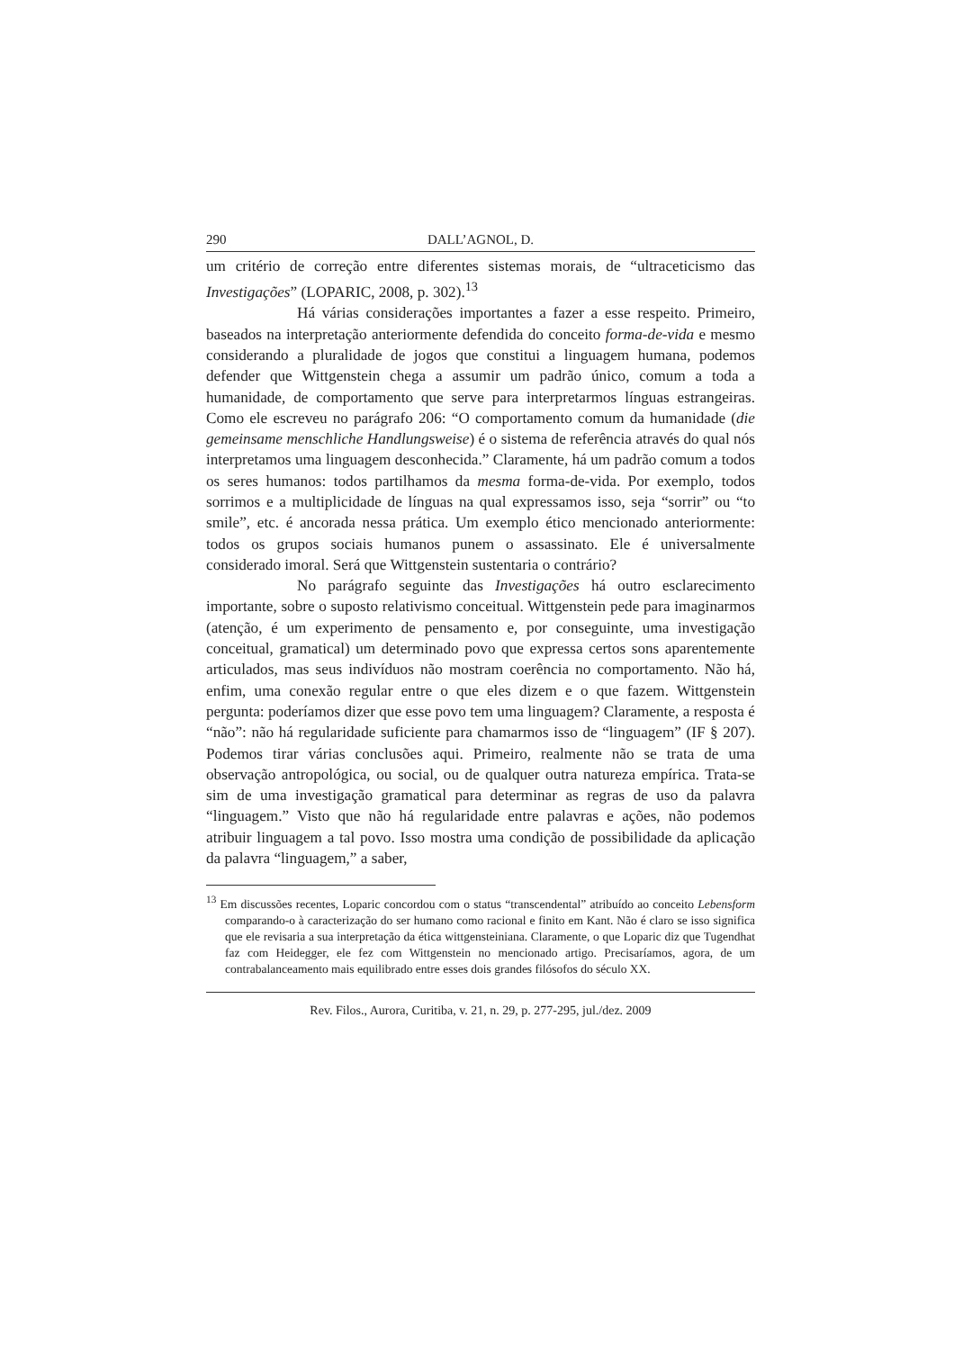290 DALL’AGNOL, D.
um critério de correção entre diferentes sistemas morais, de “ultraceticismo das Investigações” (LOPARIC, 2008, p. 302).<sup>13</sup>
Há várias considerações importantes a fazer a esse respeito. Primeiro, baseados na interpretação anteriormente defendida do conceito forma-de-vida e mesmo considerando a pluralidade de jogos que constitui a linguagem humana, podemos defender que Wittgenstein chega a assumir um padrão único, comum a toda a humanidade, de comportamento que serve para interpretarmos línguas estrangeiras. Como ele escreveu no parágrafo 206: “O comportamento comum da humanidade (die gemeinsame menschliche Handlungsweise) é o sistema de referência através do qual nós interpretamos uma linguagem desconhecida.” Claramente, há um padrão comum a todos os seres humanos: todos partilhamos da mesma forma-de-vida. Por exemplo, todos sorrimos e a multiplicidade de línguas na qual expressamos isso, seja “sorrir” ou “to smile”, etc. é ancorada nessa prática. Um exemplo ético mencionado anteriormente: todos os grupos sociais humanos punem o assassinato. Ele é universalmente considerado imoral. Será que Wittgenstein sustentaria o contrário?
No parágrafo seguinte das Investigações há outro esclarecimento importante, sobre o suposto relativismo conceitual. Wittgenstein pede para imaginarmos (atenção, é um experimento de pensamento e, por conseguinte, uma investigação conceitual, gramatical) um determinado povo que expressa certos sons aparentemente articulados, mas seus indivíduos não mostram coerência no comportamento. Não há, enfim, uma conexão regular entre o que eles dizem e o que fazem. Wittgenstein pergunta: poderíamos dizer que esse povo tem uma linguagem? Claramente, a resposta é “não”: não há regularidade suficiente para chamarmos isso de “linguagem” (IF § 207). Podemos tirar várias conclusões aqui. Primeiro, realmente não se trata de uma observação antropológica, ou social, ou de qualquer outra natureza empírica. Trata-se sim de uma investigação gramatical para determinar as regras de uso da palavra “linguagem.” Visto que não há regularidade entre palavras e ações, não podemos atribuir linguagem a tal povo. Isso mostra uma condição de possibilidade da aplicação da palavra “linguagem,” a saber,
<sup>13</sup> Em discussões recentes, Loparic concordou com o status “transcendental” atribuído ao conceito Lebensform comparando-o à caracterização do ser humano como racional e finito em Kant. Não é claro se isso significa que ele revisaria a sua interpretação da ética wittgensteiniana. Claramente, o que Loparic diz que Tugendhat faz com Heidegger, ele fez com Wittgenstein no mencionado artigo. Precisaríamos, agora, de um contrabalanceamento mais equilibrado entre esses dois grandes filósofos do século XX.
Rev. Filos., Aurora, Curitiba, v. 21, n. 29, p. 277-295, jul./dez. 2009